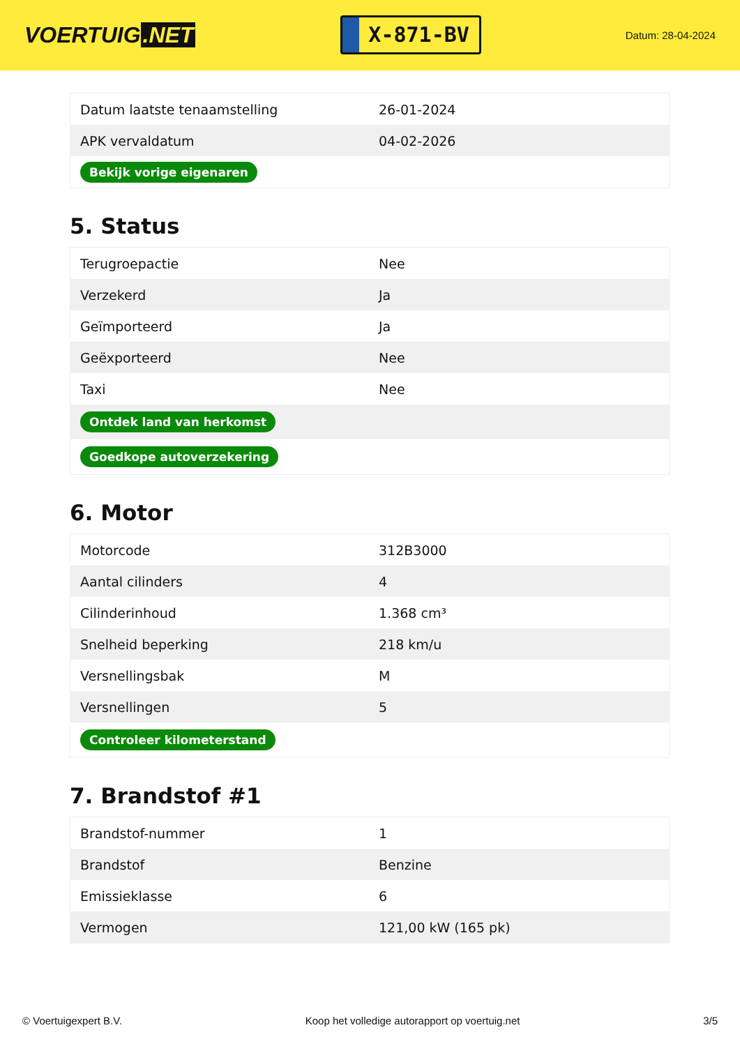VOERTUIG.NET
X-871-BV
Datum: 28-04-2024
| Datum laatste tenaamstelling | 26-01-2024 |
| APK vervaldatum | 04-02-2026 |
| Bekijk vorige eigenaren | |
5. Status
| Terugroepactie | Nee |
| Verzekerd | Ja |
| Geïmporteerd | Ja |
| Geëxporteerd | Nee |
| Taxi | Nee |
| Ontdek land van herkomst | |
| Goedkope autoverzekering | |
6. Motor
| Motorcode | 312B3000 |
| Aantal cilinders | 4 |
| Cilinderinhoud | 1.368 cm³ |
| Snelheid beperking | 218 km/u |
| Versnellingsbak | M |
| Versnellingen | 5 |
| Controleer kilometerstand | |
7. Brandstof #1
| Brandstof-nummer | 1 |
| Brandstof | Benzine |
| Emissieklasse | 6 |
| Vermogen | 121,00 kW (165 pk) |
© Voertuigexpert B.V. Koop het volledige autorapport op voertuig.net 3/5